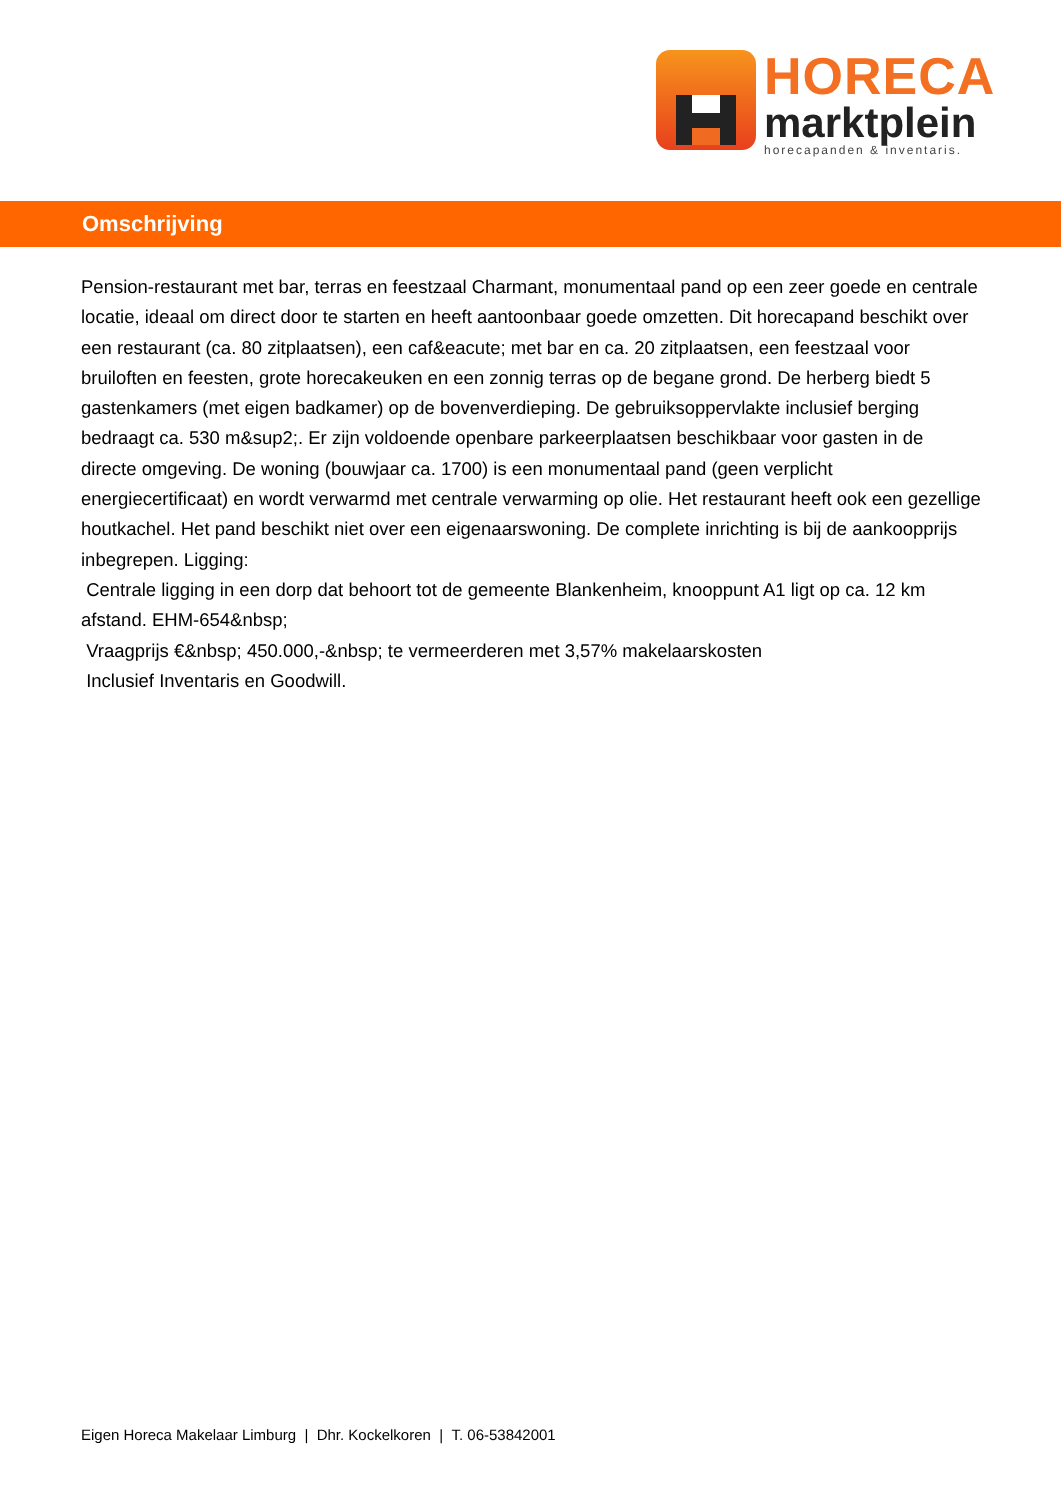HORECA
marktplein
horecapanden & inventaris.
Omschrijving
Pension-restaurant met bar, terras en feestzaal Charmant, monumentaal pand op een zeer goede en centrale locatie, ideaal om direct door te starten en heeft aantoonbaar goede omzetten. Dit horecapand beschikt over een restaurant (ca. 80 zitplaatsen), een caf&eacute; met bar en ca. 20 zitplaatsen, een feestzaal voor bruiloften en feesten, grote horecakeuken en een zonnig terras op de begane grond. De herberg biedt 5 gastenkamers (met eigen badkamer) op de bovenverdieping. De gebruiksoppervlakte inclusief berging bedraagt ca. 530 m&sup2;. Er zijn voldoende openbare parkeerplaatsen beschikbaar voor gasten in de directe omgeving. De woning (bouwjaar ca. 1700) is een monumentaal pand (geen verplicht energiecertificaat) en wordt verwarmd met centrale verwarming op olie. Het restaurant heeft ook een gezellige houtkachel. Het pand beschikt niet over een eigenaarswoning. De complete inrichting is bij de aankoopprijs inbegrepen. Ligging:
Centrale ligging in een dorp dat behoort tot de gemeente Blankenheim, knooppunt A1 ligt op ca. 12 km afstand. EHM-654&nbsp;
Vraagprijs €&nbsp; 450.000,-&nbsp; te vermeerderen met 3,57% makelaarskosten
Inclusief Inventaris en Goodwill.
Eigen Horeca Makelaar Limburg | Dhr. Kockelkoren | T. 06-53842001